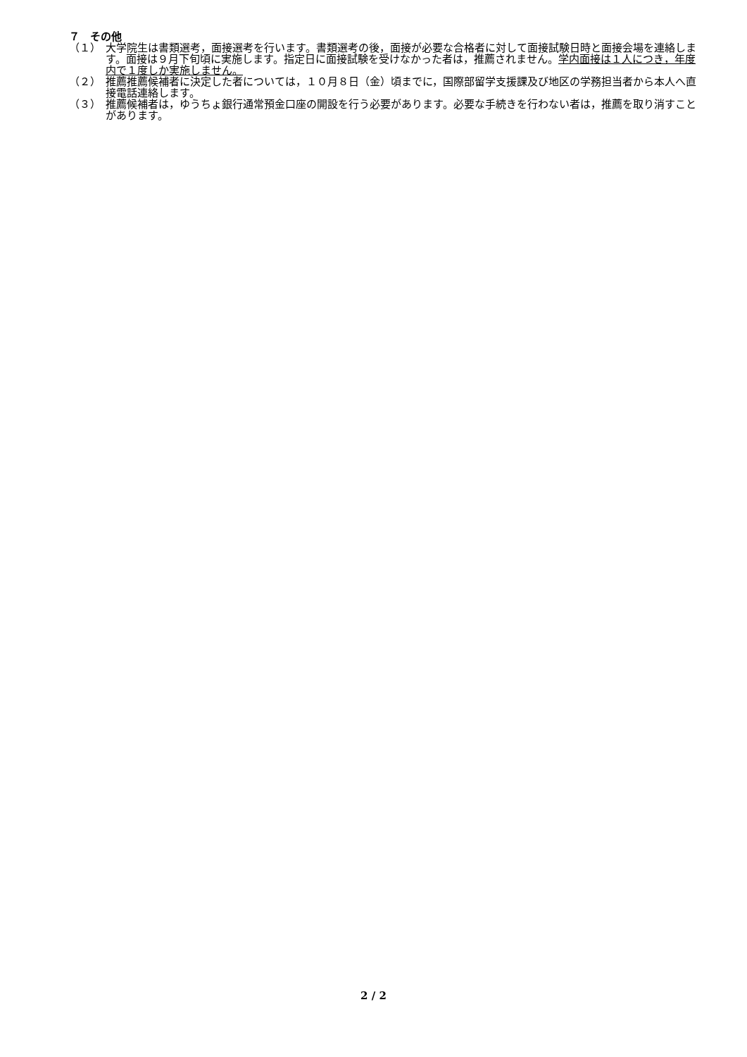７　その他
（１） 大学院生は書類選考，面接選考を行います。書類選考の後，面接が必要な合格者に対して面接試験日時と面接会場を連絡します。面接は９月下旬頃に実施します。指定日に面接試験を受けなかった者は，推薦されません。学内面接は１人につき，年度内で１度しか実施しません。
（２） 推薦推薦候補者に決定した者については，１０月８日（金）頃までに，国際部留学支援課及び地区の学務担当者から本人へ直接電話連絡します。
（３） 推薦候補者は，ゆうちょ銀行通常預金口座の開設を行う必要があります。必要な手続きを行わない者は，推薦を取り消すことがあります。
2 / 2